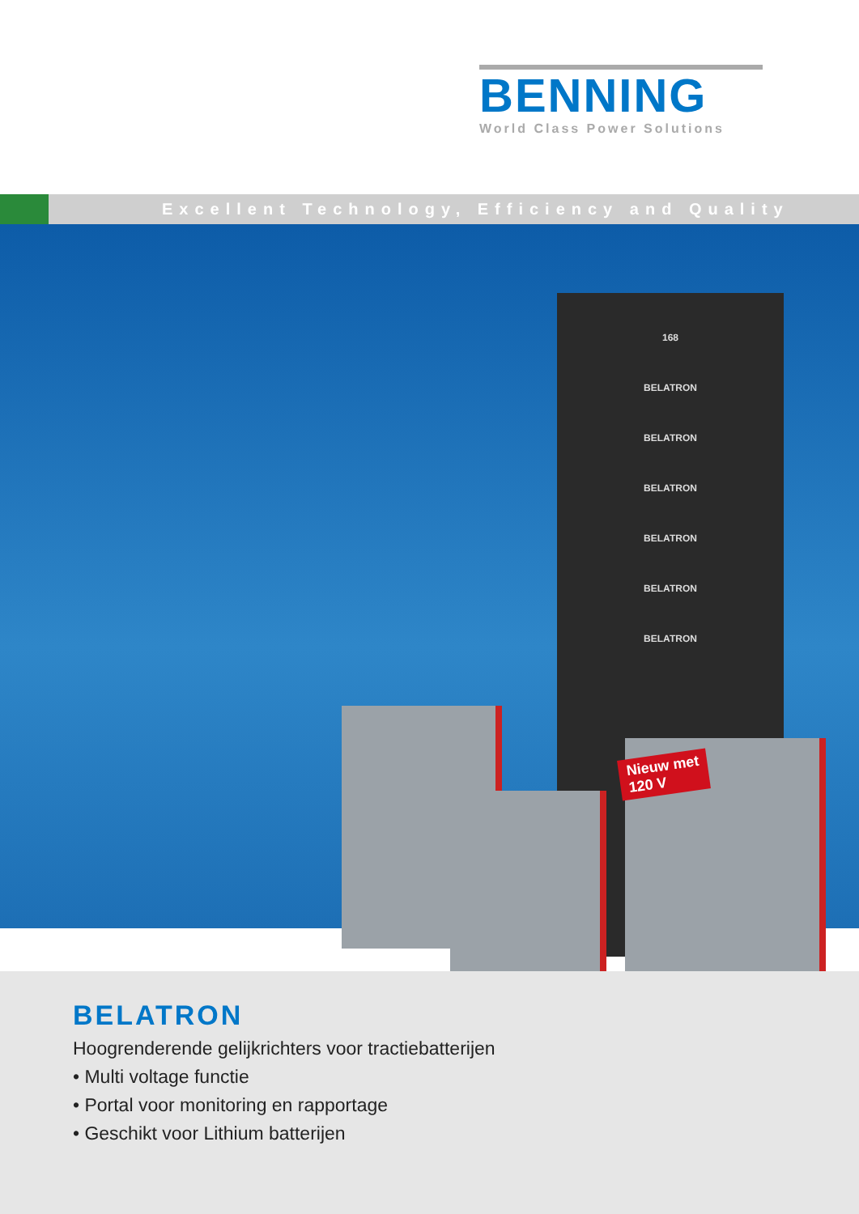BENNING
World Class Power Solutions
Excellent Technology, Efficiency and Quality
168
BELATRON
BELATRON
BELATRON
BELATRON
BELATRON
BELATRON
Nieuw met
120 V
BELATRON
Hoogrenderende gelijkrichters voor tractiebatterijen
• Multi voltage functie
• Portal voor monitoring en rapportage
• Geschikt voor Lithium batterijen